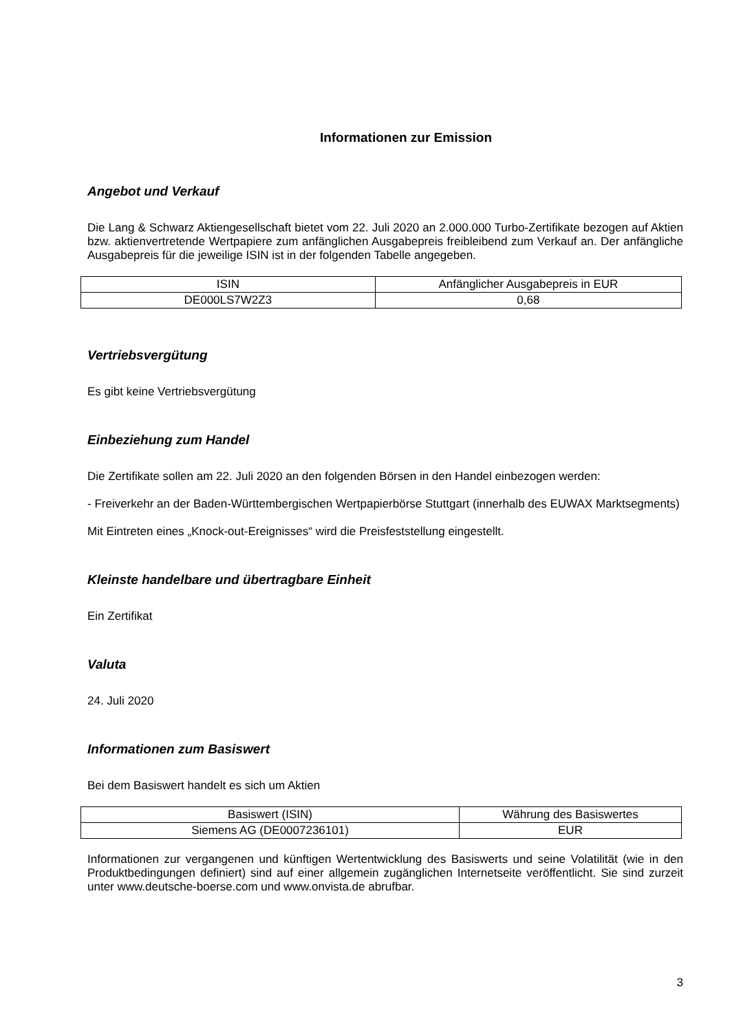Informationen zur Emission
Angebot und Verkauf
Die Lang & Schwarz Aktiengesellschaft bietet vom 22. Juli 2020 an 2.000.000 Turbo-Zertifikate bezogen auf Aktien bzw. aktienvertretende Wertpapiere zum anfänglichen Ausgabepreis freibleibend zum Verkauf an. Der anfängliche Ausgabepreis für die jeweilige ISIN ist in der folgenden Tabelle angegeben.
| ISIN | Anfänglicher Ausgabepreis in EUR |
| --- | --- |
| DE000LS7W2Z3 | 0,68 |
Vertriebsvergütung
Es gibt keine Vertriebsvergütung
Einbeziehung zum Handel
Die Zertifikate sollen am 22. Juli 2020 an den folgenden Börsen in den Handel einbezogen werden:
- Freiverkehr an der Baden-Württembergischen Wertpapierbörse Stuttgart (innerhalb des EUWAX Marktsegments)
Mit Eintreten eines „Knock-out-Ereignisses“ wird die Preisfeststellung eingestellt.
Kleinste handelbare und übertragbare Einheit
Ein Zertifikat
Valuta
24. Juli 2020
Informationen zum Basiswert
Bei dem Basiswert handelt es sich um Aktien
| Basiswert (ISIN) | Währung des Basiswertes |
| --- | --- |
| Siemens AG (DE0007236101) | EUR |
Informationen zur vergangenen und künftigen Wertentwicklung des Basiswerts und seine Volatilität (wie in den Produktbedingungen definiert) sind auf einer allgemein zugänglichen Internetseite veröffentlicht. Sie sind zurzeit unter www.deutsche-boerse.com und www.onvista.de abrufbar.
3